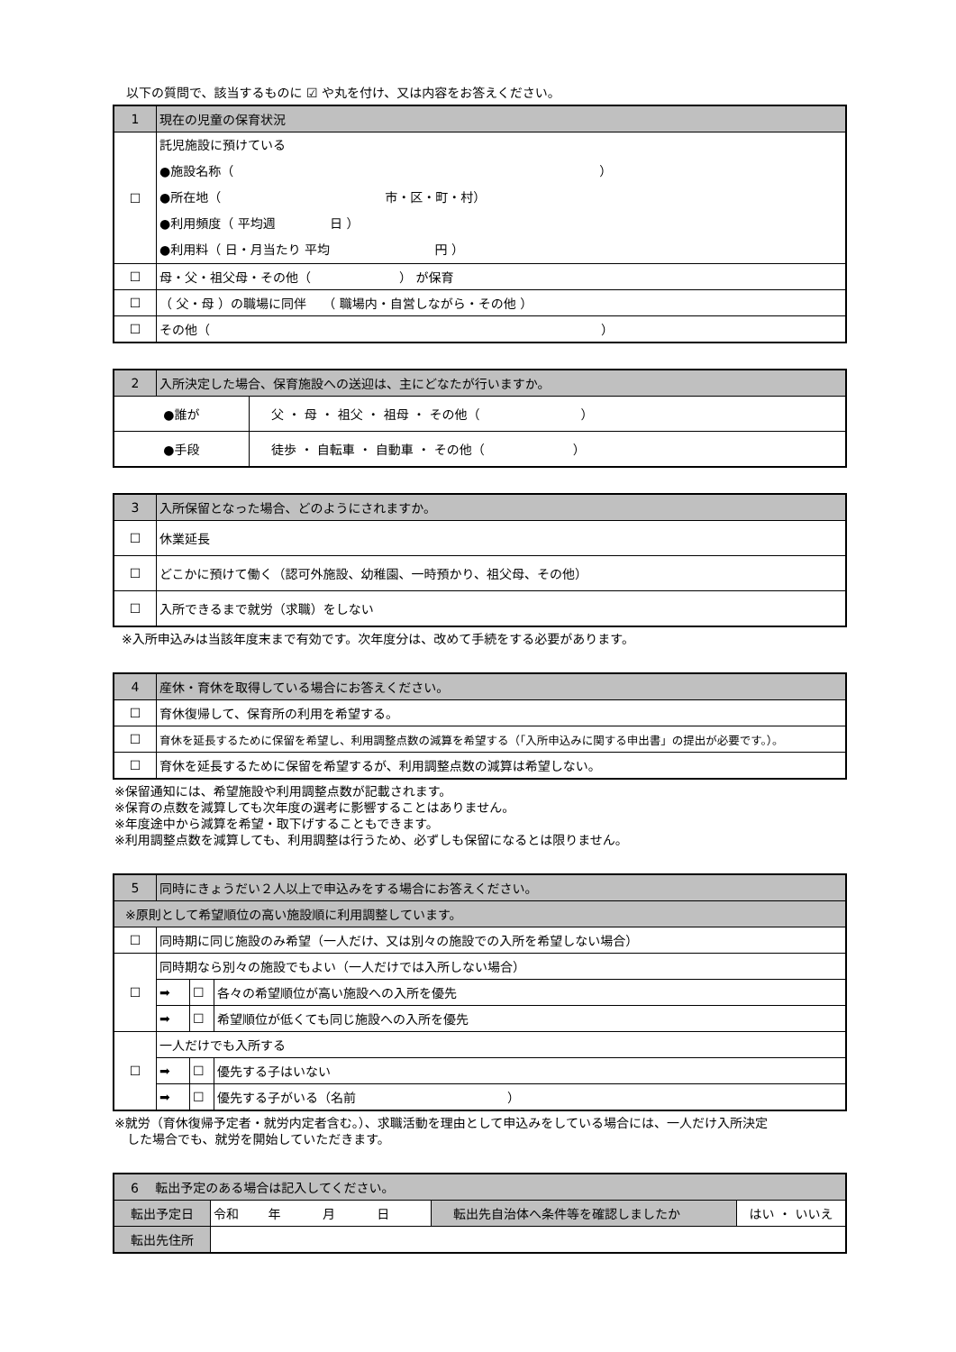以下の質問で、該当するものに ☑ や丸を付け、又は内容をお答えください。
| 1 | 現在の児童の保育状況 |
| ☐ | 託児施設に預けている ●施設名称（ ） ●所在地（ 市・区・町・村） ●利用頻度（ 平均週 日 ） ●利用料（ 日・月当たり 平均 円 ） |
| ☐ | 母・父・祖父母・その他（ ） が保育 |
| ☐ | （ 父・母 ）の職場に同伴 （ 職場内・自営しながら・その他 ） |
| ☐ | その他（ ） |
| 2 | 入所決定した場合、保育施設への送迎は、主にどなたが行いますか。 | |
| ●誰が | | 父 ・ 母 ・ 祖父 ・ 祖母 ・ その他（ ） |
| ●手段 | | 徒歩 ・ 自転車 ・ 自動車 ・ その他（ ） |
| 3 | 入所保留となった場合、どのようにされますか。 |
| ☐ | 休業延長 |
| ☐ | どこかに預けて働く（認可外施設、幼稚園、一時預かり、祖父母、その他） |
| ☐ | 入所できるまで就労（求職）をしない |
※入所申込みは当該年度末まで有効です。次年度分は、改めて手続をする必要があります。
| 4 | 産休・育休を取得している場合にお答えください。 |
| ☐ | 育休復帰して、保育所の利用を希望する。 |
| ☐ | 育休を延長するために保留を希望し、利用調整点数の減算を希望する（「入所申込みに関する申出書」の提出が必要です。）。 |
| ☐ | 育休を延長するために保留を希望するが、利用調整点数の減算は希望しない。 |
※保留通知には、希望施設や利用調整点数が記載されます。
※保育の点数を減算しても次年度の選考に影響することはありません。
※年度途中から減算を希望・取下げすることもできます。
※利用調整点数を減算しても、利用調整は行うため、必ずしも保留になるとは限りません。
| 5 | 同時にきょうだい２人以上で申込みをする場合にお答えください。 | | |
| ※原則として希望順位の高い施設順に利用調整しています。 | | | |
| ☐ | 同時期に同じ施設のみ希望（一人だけ、又は別々の施設での入所を希望しない場合） | | |
| ☐ | 同時期なら別々の施設でもよい（一人だけでは入所しない場合） | | |
| | ➡ | ☐ | 各々の希望順位が高い施設への入所を優先 |
| | ➡ | ☐ | 希望順位が低くても同じ施設への入所を優先 |
| ☐ | 一人だけでも入所する | | |
| | ➡ | ☐ | 優先する子はいない |
| | ➡ | ☐ | 優先する子がいる（名前 ） |
※就労（育休復帰予定者・就労内定者含む。）、求職活動を理由として申込みをしている場合には、一人だけ入所決定
　した場合でも、就労を開始していただきます。
| 6 転出予定のある場合は記入してください。 | | | |
| 転出予定日 | 令和 年 月 日 | 転出先自治体へ条件等を確認しましたか | はい ・ いいえ |
| 転出先住所 | | | |